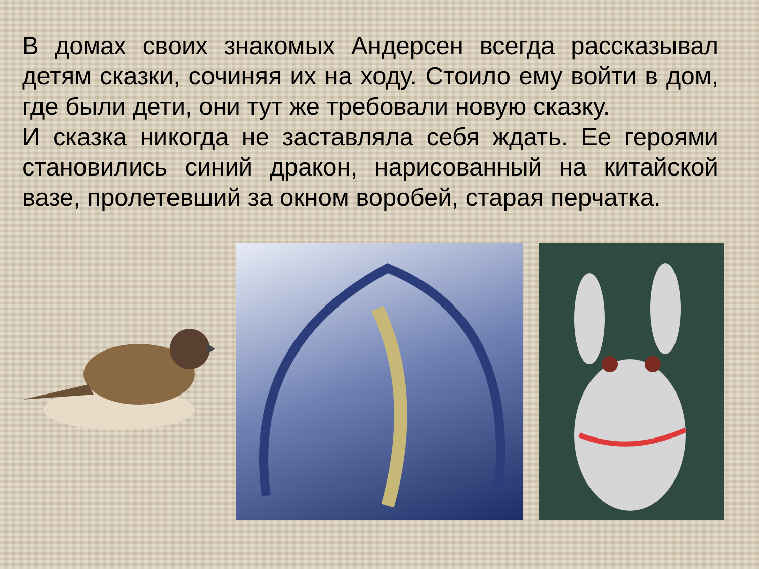В домах своих знакомых Андерсен всегда рассказывал детям сказки, сочиняя их на ходу. Стоило ему войти в дом, где были дети, они тут же требовали новую сказку.
И сказка никогда не заставляла себя ждать. Ее героями становились синий дракон, нарисованный на китайской вазе, пролетевший за окном воробей, старая перчатка.